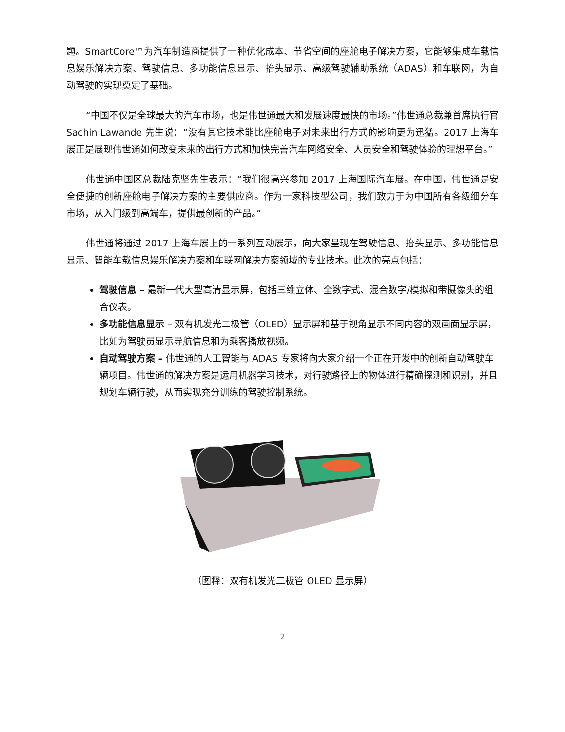题。SmartCore™为汽车制造商提供了一种优化成本、节省空间的座舱电子解决方案，它能够集成车载信息娱乐解决方案、驾驶信息、多功能信息显示、抬头显示、高级驾驶辅助系统（ADAS）和车联网，为自动驾驶的实现奠定了基础。
“中国不仅是全球最大的汽车市场，也是伟世通最大和发展速度最快的市场。”伟世通总裁兼首席执行官 Sachin Lawande 先生说：“没有其它技术能比座舱电子对未来出行方式的影响更为迅猛。2017 上海车展正是展现伟世通如何改变未来的出行方式和加快完善汽车网络安全、人员安全和驾驶体验的理想平台。”
伟世通中国区总裁陆克坚先生表示：“我们很高兴参加 2017 上海国际汽车展。在中国，伟世通是安全便捷的创新座舱电子解决方案的主要供应商。作为一家科技型公司，我们致力于为中国所有各级细分车市场，从入门级到高端车，提供最创新的产品。”
伟世通将通过 2017 上海车展上的一系列互动展示，向大家呈现在驾驶信息、抬头显示、多功能信息显示、智能车载信息娱乐解决方案和车联网解决方案领域的专业技术。此次的亮点包括：
驾驶信息 – 最新一代大型高清显示屏，包括三维立体、全数字式、混合数字/模拟和带摄像头的组合仪表。
多功能信息显示 – 双有机发光二极管（OLED）显示屏和基于视角显示不同内容的双画面显示屏，比如为驾驶员显示导航信息和为乘客播放视频。
自动驾驶方案 – 伟世通的人工智能与 ADAS 专家将向大家介绍一个正在开发中的创新自动驾驶车辆项目。伟世通的解决方案是运用机器学习技术，对行驶路径上的物体进行精确探测和识别，并且规划车辆行驶，从而实现充分训练的驾驶控制系统。
（图释：双有机发光二极管 OLED 显示屏）
2